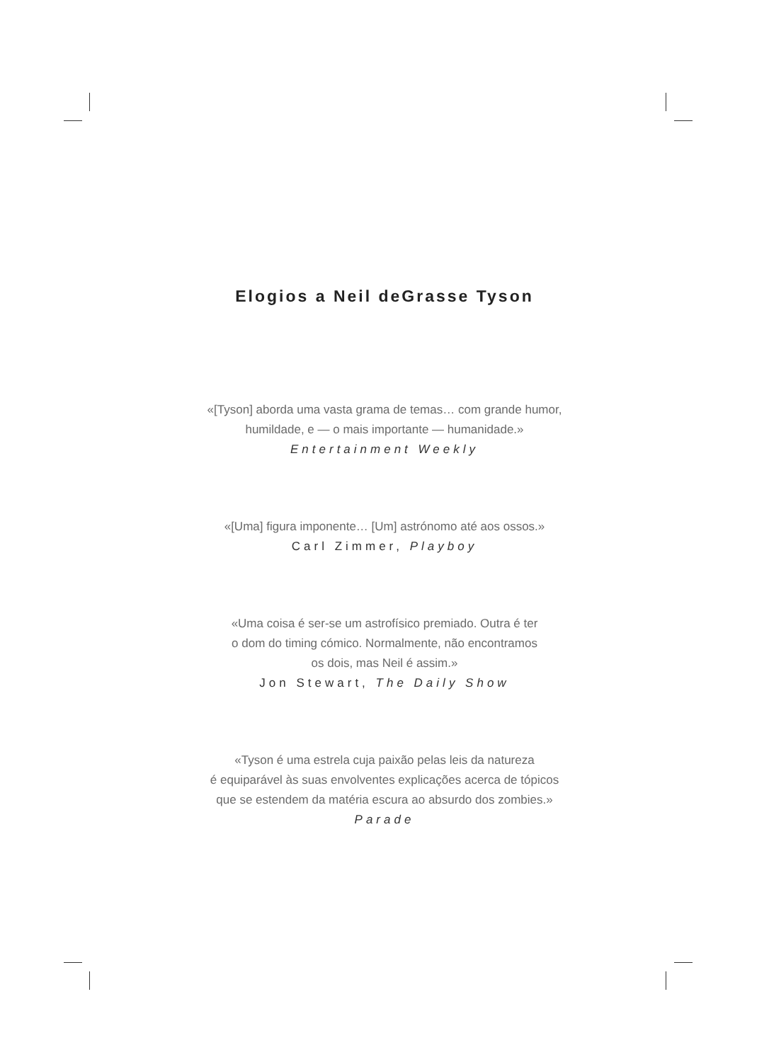Elogios a Neil deGrasse Tyson
«[Tyson] aborda uma vasta grama de temas… com grande humor,
humildade, e — o mais importante — humanidade.»
Entertainment Weekly
«[Uma] figura imponente… [Um] astrónomo até aos ossos.»
Carl Zimmer, Playboy
«Uma coisa é ser-se um astrofísico premiado. Outra é ter
o dom do timing cómico. Normalmente, não encontramos
os dois, mas Neil é assim.»
Jon Stewart, The Daily Show
«Tyson é uma estrela cuja paixão pelas leis da natureza
é equiparável às suas envolventes explicações acerca de tópicos
que se estendem da matéria escura ao absurdo dos zombies.»
Parade